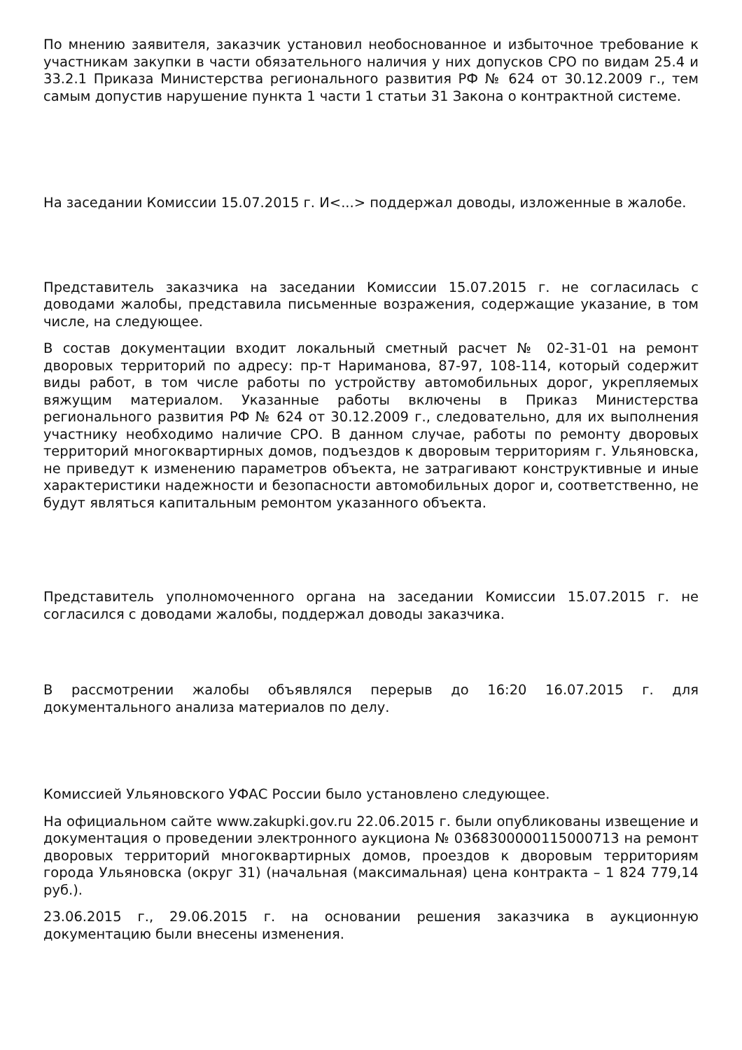По мнению заявителя, заказчик установил необоснованное и избыточное требование к участникам закупки в части обязательного наличия у них допусков СРО по видам 25.4 и 33.2.1 Приказа Министерства регионального развития РФ № 624 от 30.12.2009 г., тем самым допустив нарушение пункта 1 части 1 статьи 31 Закона о контрактной системе.
На заседании Комиссии 15.07.2015 г. И<...> поддержал доводы, изложенные в жалобе.
Представитель заказчика на заседании Комиссии 15.07.2015 г. не согласилась с доводами жалобы, представила письменные возражения, содержащие указание, в том числе, на следующее.
В состав документации входит локальный сметный расчет № 02-31-01 на ремонт дворовых территорий по адресу: пр-т Нариманова, 87-97, 108-114, который содержит виды работ, в том числе работы по устройству автомобильных дорог, укрепляемых вяжущим материалом. Указанные работы включены в Приказ Министерства регионального развития РФ № 624 от 30.12.2009 г., следовательно, для их выполнения участнику необходимо наличие СРО. В данном случае, работы по ремонту дворовых территорий многоквартирных домов, подъездов к дворовым территориям г. Ульяновска, не приведут к изменению параметров объекта, не затрагивают конструктивные и иные характеристики надежности и безопасности автомобильных дорог и, соответственно, не будут являться капитальным ремонтом указанного объекта.
Представитель уполномоченного органа на заседании Комиссии 15.07.2015 г. не согласился с доводами жалобы, поддержал доводы заказчика.
В рассмотрении жалобы объявлялся перерыв до 16:20 16.07.2015 г. для документального анализа материалов по делу.
Комиссией Ульяновского УФАС России было установлено следующее.
На официальном сайте www.zakupki.gov.ru 22.06.2015 г. были опубликованы извещение и документация о проведении электронного аукциона № 0368300000115000713 на ремонт дворовых территорий многоквартирных домов, проездов к дворовым территориям города Ульяновска (округ 31) (начальная (максимальная) цена контракта – 1 824 779,14 руб.).
23.06.2015 г., 29.06.2015 г. на основании решения заказчика в аукционную документацию были внесены изменения.